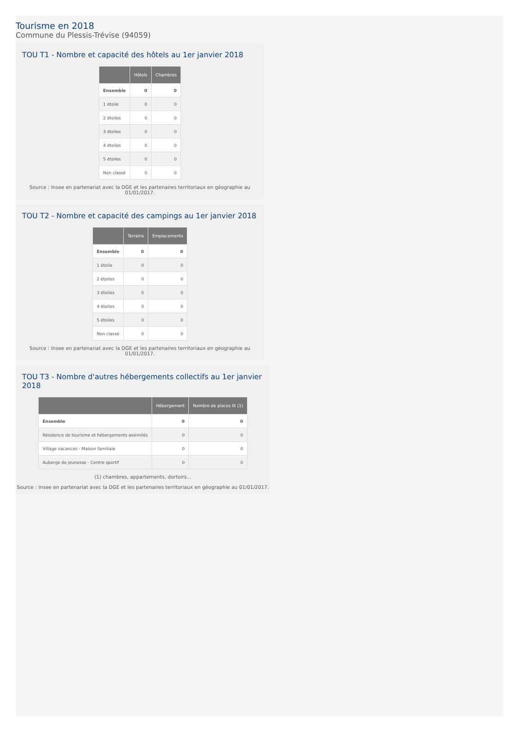Tourisme en 2018
Commune du Plessis-Trévise (94059)
TOU T1 - Nombre et capacité des hôtels au 1er janvier 2018
| | Hôtels | Chambres |
| --- | --- | --- |
| Ensemble | 0 | 0 |
| 1 étoile | 0 | 0 |
| 2 étoiles | 0 | 0 |
| 3 étoiles | 0 | 0 |
| 4 étoiles | 0 | 0 |
| 5 étoiles | 0 | 0 |
| Non classé | 0 | 0 |
Source : Insee en partenariat avec la DGE et les partenaires territoriaux en géographie au 01/01/2017.
TOU T2 - Nombre et capacité des campings au 1er janvier 2018
| | Terrains | Emplacements |
| --- | --- | --- |
| Ensemble | 0 | 0 |
| 1 étoile | 0 | 0 |
| 2 étoiles | 0 | 0 |
| 3 étoiles | 0 | 0 |
| 4 étoiles | 0 | 0 |
| 5 étoiles | 0 | 0 |
| Non classé | 0 | 0 |
Source : Insee en partenariat avec la DGE et les partenaires territoriaux en géographie au 01/01/2017.
TOU T3 - Nombre d'autres hébergements collectifs au 1er janvier 2018
| | Hébergement | Nombre de places lit (1) |
| --- | --- | --- |
| Ensemble | 0 | 0 |
| Résidence de tourisme et hébergements assimilés | 0 | 0 |
| Village vacances - Maison familiale | 0 | 0 |
| Auberge de jeunesse - Centre sportif | 0 | 0 |
(1) chambres, appartements, dortoirs...
Source : Insee en partenariat avec la DGE et les partenaires territoriaux en géographie au 01/01/2017.